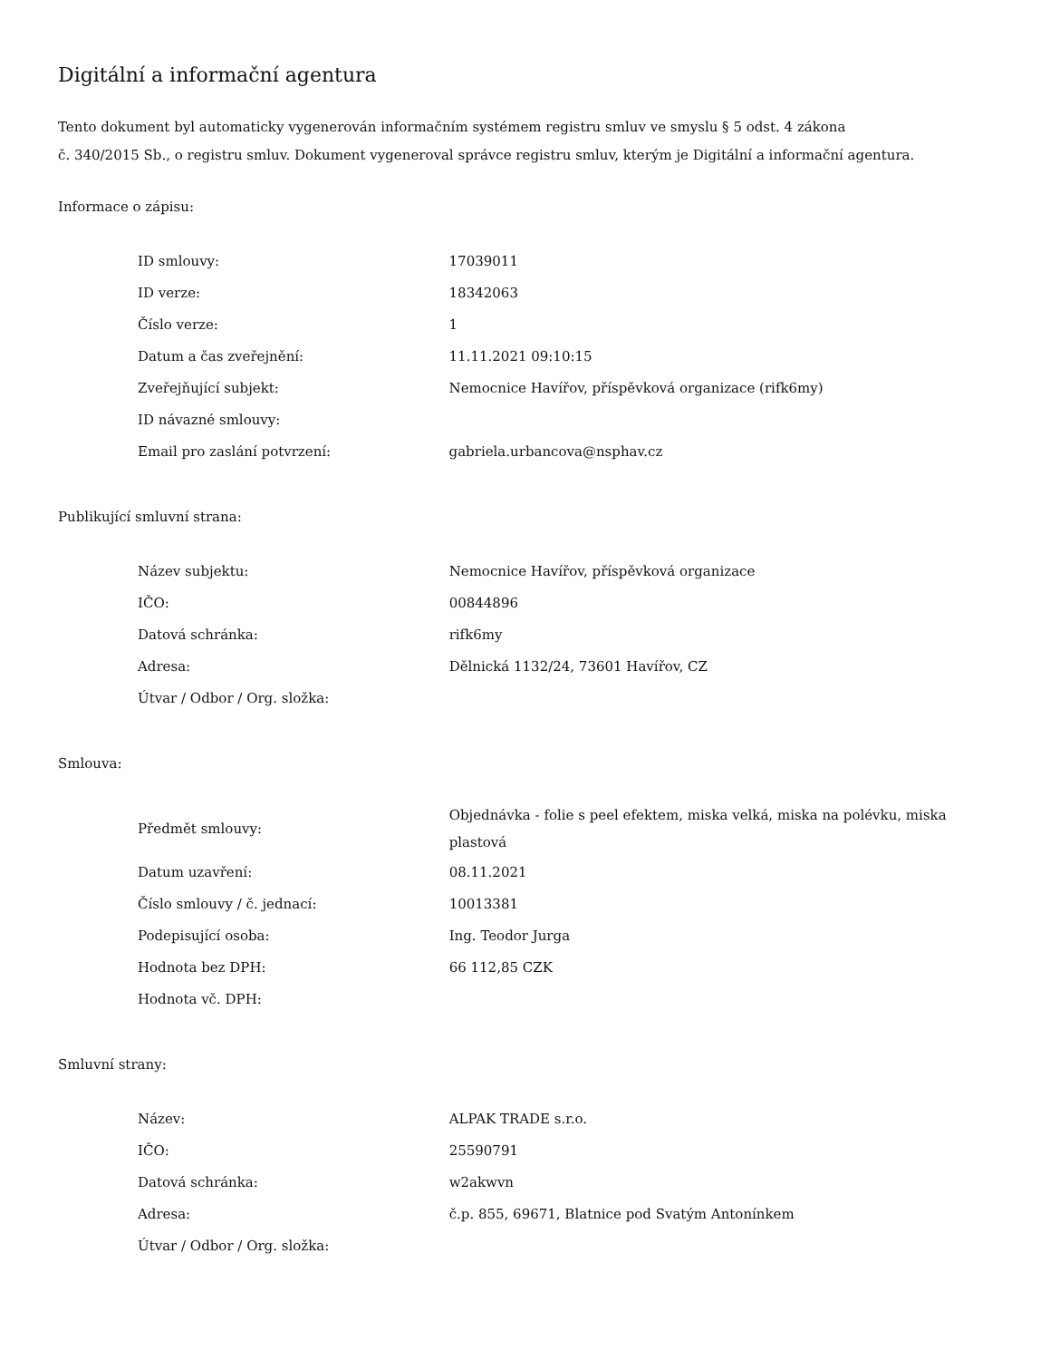Digitální a informační agentura
Tento dokument byl automaticky vygenerován informačním systémem registru smluv ve smyslu § 5 odst. 4 zákona
č. 340/2015 Sb., o registru smluv. Dokument vygeneroval správce registru smluv, kterým je Digitální a informační agentura.
Informace o zápisu:
| ID smlouvy: | 17039011 |
| ID verze: | 18342063 |
| Číslo verze: | 1 |
| Datum a čas zveřejnění: | 11.11.2021 09:10:15 |
| Zveřejňující subjekt: | Nemocnice Havířov, příspěvková organizace (rifk6my) |
| ID návazné smlouvy: | |
| Email pro zaslání potvrzení: | gabriela.urbancova@nsphav.cz |
Publikující smluvní strana:
| Název subjektu: | Nemocnice Havířov, příspěvková organizace |
| IČO: | 00844896 |
| Datová schránka: | rifk6my |
| Adresa: | Dělnická 1132/24, 73601 Havířov, CZ |
| Útvar / Odbor / Org. složka: | |
Smlouva:
| Předmět smlouvy: | Objednávka - folie s peel efektem, miska velká, miska na polévku, miska plastová |
| Datum uzavření: | 08.11.2021 |
| Číslo smlouvy / č. jednací: | 10013381 |
| Podepisující osoba: | Ing. Teodor Jurga |
| Hodnota bez DPH: | 66 112,85 CZK |
| Hodnota vč. DPH: | |
Smluvní strany:
| Název: | ALPAK TRADE s.r.o. |
| IČO: | 25590791 |
| Datová schránka: | w2akwvn |
| Adresa: | č.p. 855, 69671, Blatnice pod Svatým Antonínkem |
| Útvar / Odbor / Org. složka: | |